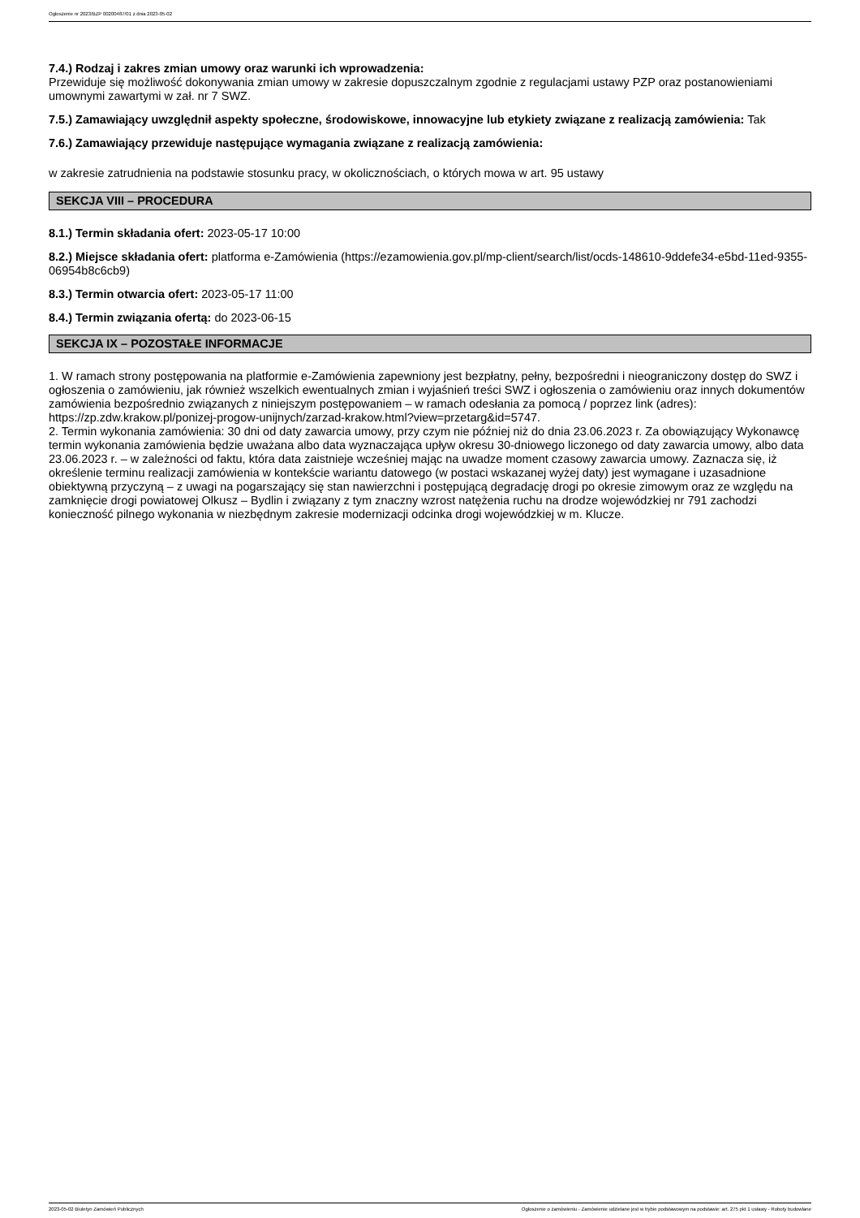Ogłoszenie nr 2023/BZP 00200487/01 z dnia 2023-05-02
7.4.) Rodzaj i zakres zmian umowy oraz warunki ich wprowadzenia:
Przewiduje się możliwość dokonywania zmian umowy w zakresie dopuszczalnym zgodnie z regulacjami ustawy PZP oraz postanowieniami umownymi zawartymi w zał. nr 7 SWZ.
7.5.) Zamawiający uwzględnił aspekty społeczne, środowiskowe, innowacyjne lub etykiety związane z realizacją zamówienia: Tak
7.6.) Zamawiający przewiduje następujące wymagania związane z realizacją zamówienia:
w zakresie zatrudnienia na podstawie stosunku pracy, w okolicznościach, o których mowa w art. 95 ustawy
SEKCJA VIII – PROCEDURA
8.1.) Termin składania ofert: 2023-05-17 10:00
8.2.) Miejsce składania ofert: platforma e-Zamówienia (https://ezamowienia.gov.pl/mp-client/search/list/ocds-148610-9ddefe34-e5bd-11ed-9355-06954b8c6cb9)
8.3.) Termin otwarcia ofert: 2023-05-17 11:00
8.4.) Termin związania ofertą: do 2023-06-15
SEKCJA IX – POZOSTAŁE INFORMACJE
1. W ramach strony postępowania na platformie e-Zamówienia zapewniony jest bezpłatny, pełny, bezpośredni i nieograniczony dostęp do SWZ i ogłoszenia o zamówieniu, jak również wszelkich ewentualnych zmian i wyjaśnień treści SWZ i ogłoszenia o zamówieniu oraz innych dokumentów zamówienia bezpośrednio związanych z niniejszym postępowaniem – w ramach odesłania za pomocą / poprzez link (adres): https://zp.zdw.krakow.pl/ponizej-progow-unijnych/zarzad-krakow.html?view=przetarg&id=5747.
2. Termin wykonania zamówienia: 30 dni od daty zawarcia umowy, przy czym nie później niż do dnia 23.06.2023 r. Za obowiązujący Wykonawcę termin wykonania zamówienia będzie uważana albo data wyznaczająca upływ okresu 30-dniowego liczonego od daty zawarcia umowy, albo data 23.06.2023 r. – w zależności od faktu, która data zaistnieje wcześniej mając na uwadze moment czasowy zawarcia umowy. Zaznacza się, iż określenie terminu realizacji zamówienia w kontekście wariantu datowego (w postaci wskazanej wyżej daty) jest wymagane i uzasadnione obiektywną przyczyną – z uwagi na pogarszający się stan nawierzchni i postępującą degradację drogi po okresie zimowym oraz ze względu na zamknięcie drogi powiatowej Olkusz – Bydlin i związany z tym znaczny wzrost natężenia ruchu na drodze wojewódzkiej nr 791 zachodzi konieczność pilnego wykonania w niezbędnym zakresie modernizacji odcinka drogi wojewódzkiej w m. Klucze.
2023-05-02 Biuletyn Zamówień Publicznych Ogłoszenie o zamówieniu - Zamówienie udzielane jest w trybie podstawowym na podstawie: art. 275 pkt 1 ustawy - Roboty budowlane